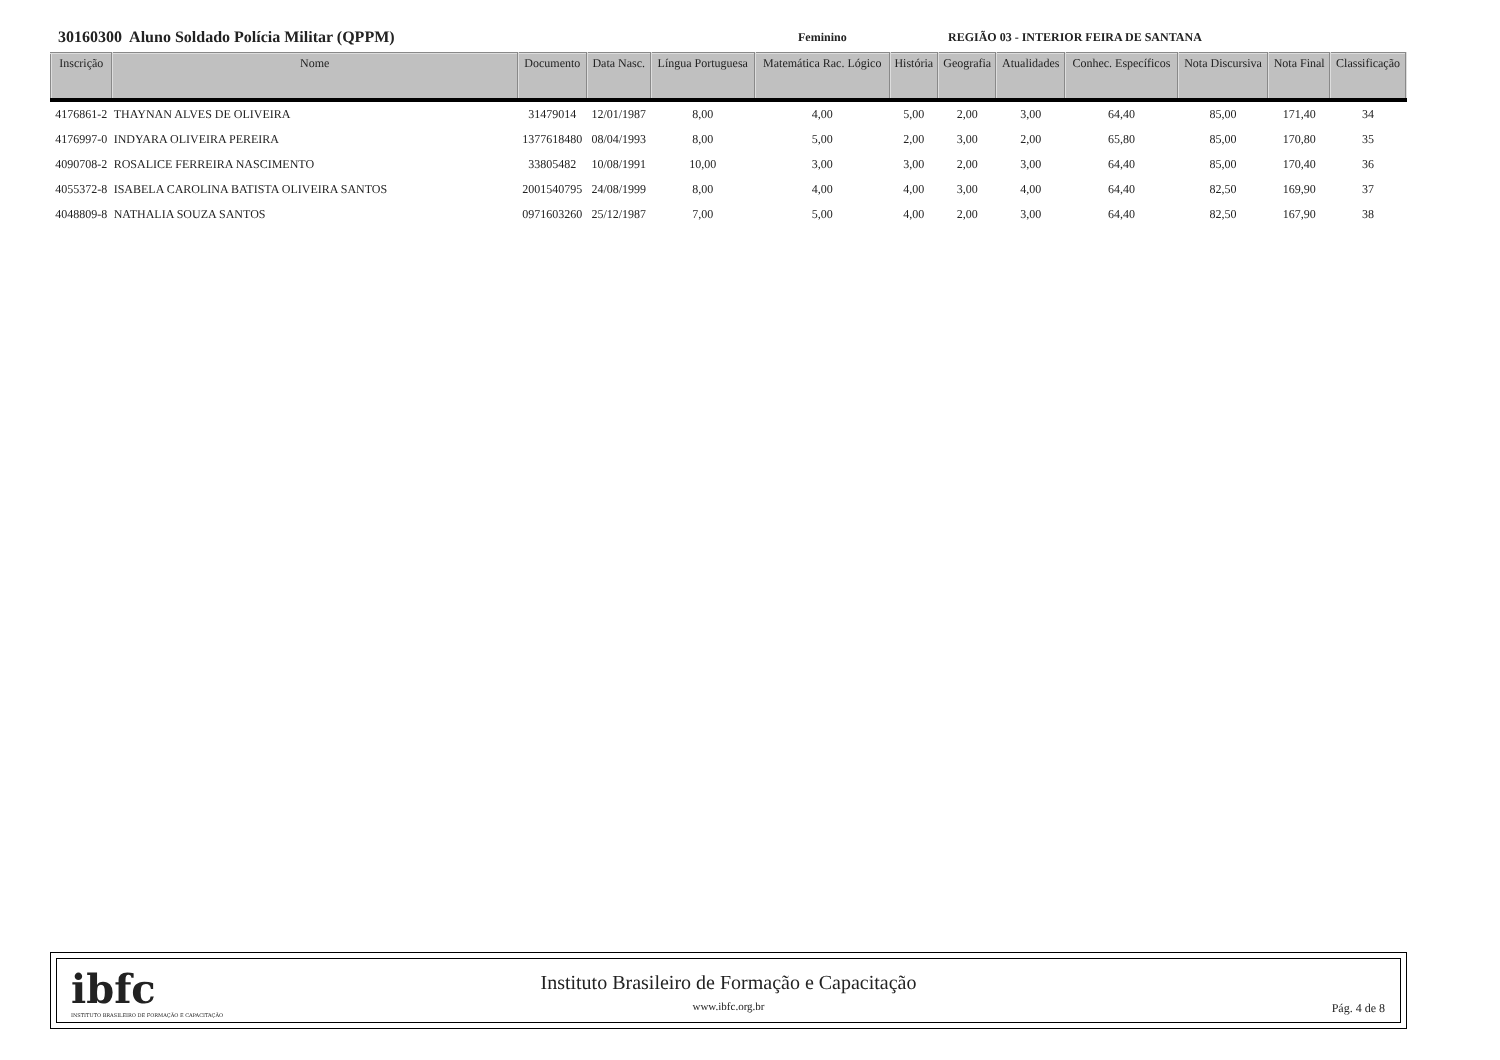30160300 Aluno Soldado Polícia Militar (QPPM)
Feminino REGIÃO 03 - INTERIOR FEIRA DE SANTANA
| Inscrição | Nome | Documento | Data Nasc. | Língua Portuguesa | Matemática Rac. Lógico | História | Geografia | Atualidades | Conhec. Específicos | Nota Discursiva | Nota Final | Classificação |
| --- | --- | --- | --- | --- | --- | --- | --- | --- | --- | --- | --- | --- |
| 4176861-2 | THAYNAN ALVES DE OLIVEIRA | 31479014 | 12/01/1987 | 8,00 | 4,00 | 5,00 | 2,00 | 3,00 | 64,40 | 85,00 | 171,40 | 34 |
| 4176997-0 | INDYARA OLIVEIRA PEREIRA | 1377618480 | 08/04/1993 | 8,00 | 5,00 | 2,00 | 3,00 | 2,00 | 65,80 | 85,00 | 170,80 | 35 |
| 4090708-2 | ROSALICE FERREIRA NASCIMENTO | 33805482 | 10/08/1991 | 10,00 | 3,00 | 3,00 | 2,00 | 3,00 | 64,40 | 85,00 | 170,40 | 36 |
| 4055372-8 | ISABELA CAROLINA BATISTA OLIVEIRA SANTOS | 2001540795 | 24/08/1999 | 8,00 | 4,00 | 4,00 | 3,00 | 4,00 | 64,40 | 82,50 | 169,90 | 37 |
| 4048809-8 | NATHALIA SOUZA SANTOS | 0971603260 | 25/12/1987 | 7,00 | 5,00 | 4,00 | 2,00 | 3,00 | 64,40 | 82,50 | 167,90 | 38 |
ibfc
INSTITUTO BRASILEIRO DE FORMAÇÃO E CAPACITAÇÃO
Instituto Brasileiro de Formação e Capacitação
www.ibfc.org.br
Pág. 4 de 8